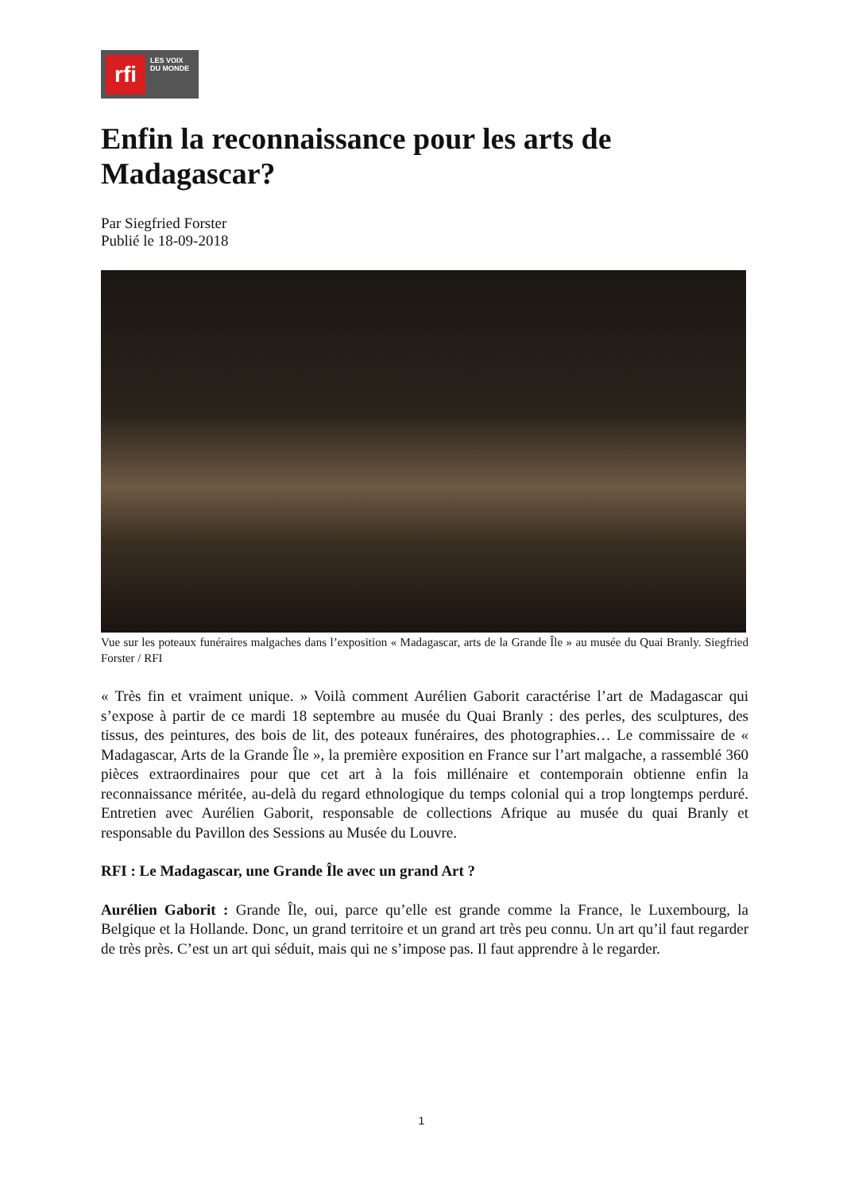rfi
LES VOIX
DU MONDE
Enfin la reconnaissance pour les arts de Madagascar?
Par Siegfried Forster
Publié le 18-09-2018
Vue sur les poteaux funéraires malgaches dans l’exposition « Madagascar, arts de la Grande Île » au musée du Quai Branly. Siegfried Forster / RFI
« Très fin et vraiment unique. » Voilà comment Aurélien Gaborit caractérise l’art de Madagascar qui s’expose à partir de ce mardi 18 septembre au musée du Quai Branly : des perles, des sculptures, des tissus, des peintures, des bois de lit, des poteaux funéraires, des photographies… Le commissaire de « Madagascar, Arts de la Grande Île », la première exposition en France sur l’art malgache, a rassemblé 360 pièces extraordinaires pour que cet art à la fois millénaire et contemporain obtienne enfin la reconnaissance méritée, au-delà du regard ethnologique du temps colonial qui a trop longtemps perduré. Entretien avec Aurélien Gaborit, responsable de collections Afrique au musée du quai Branly et responsable du Pavillon des Sessions au Musée du Louvre.
RFI : Le Madagascar, une Grande Île avec un grand Art ?
Aurélien Gaborit : Grande Île, oui, parce qu’elle est grande comme la France, le Luxembourg, la Belgique et la Hollande. Donc, un grand territoire et un grand art très peu connu. Un art qu’il faut regarder de très près. C’est un art qui séduit, mais qui ne s’impose pas. Il faut apprendre à le regarder.
1